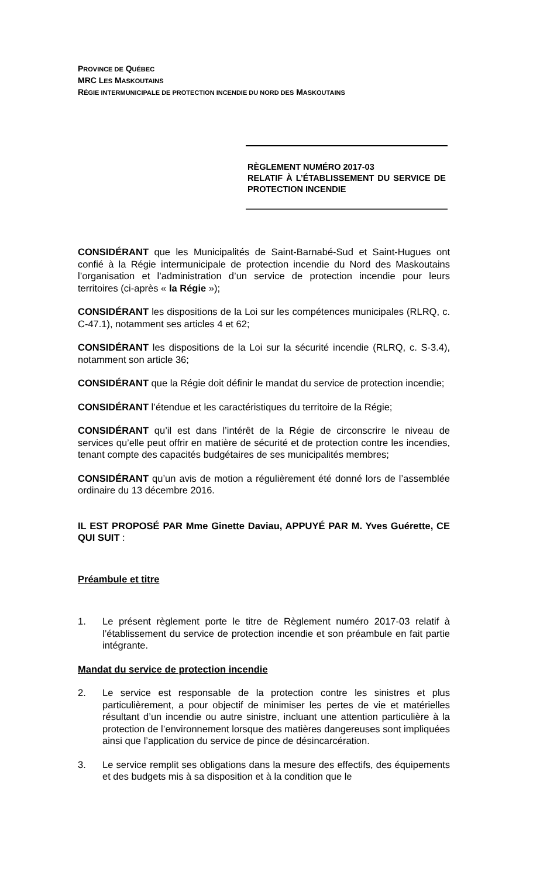PROVINCE DE QUÉBEC
MRC LES MASKOUTAINS
RÉGIE INTERMUNICIPALE DE PROTECTION INCENDIE DU NORD DES MASKOUTAINS
RÈGLEMENT NUMÉRO 2017-03
RELATIF À L’ÉTABLISSEMENT DU SERVICE DE PROTECTION INCENDIE
CONSIDÉRANT que les Municipalités de Saint-Barnabé-Sud et Saint-Hugues ont confié à la Régie intermunicipale de protection incendie du Nord des Maskoutains l’organisation et l’administration d’un service de protection incendie pour leurs territoires (ci-après « la Régie »);
CONSIDÉRANT les dispositions de la Loi sur les compétences municipales (RLRQ, c. C-47.1), notamment ses articles 4 et 62;
CONSIDÉRANT les dispositions de la Loi sur la sécurité incendie (RLRQ, c. S-3.4), notamment son article 36;
CONSIDÉRANT que la Régie doit définir le mandat du service de protection incendie;
CONSIDÉRANT l’étendue et les caractéristiques du territoire de la Régie;
CONSIDÉRANT qu’il est dans l’intérêt de la Régie de circonscrire le niveau de services qu’elle peut offrir en matière de sécurité et de protection contre les incendies, tenant compte des capacités budgétaires de ses municipalités membres;
CONSIDÉRANT qu’un avis de motion a régulièrement été donné lors de l’assemblée ordinaire du 13 décembre 2016.
IL EST PROPOSÉ PAR Mme Ginette Daviau, APPUYÉ PAR M. Yves Guérette, CE QUI SUIT :
Préambule et titre
1. Le présent règlement porte le titre de Règlement numéro 2017-03 relatif à l’établissement du service de protection incendie et son préambule en fait partie intégrante.
Mandat du service de protection incendie
2. Le service est responsable de la protection contre les sinistres et plus particulièrement, a pour objectif de minimiser les pertes de vie et matérielles résultant d’un incendie ou autre sinistre, incluant une attention particulière à la protection de l’environnement lorsque des matières dangereuses sont impliquées ainsi que l’application du service de pince de désincarcération.
3. Le service remplit ses obligations dans la mesure des effectifs, des équipements et des budgets mis à sa disposition et à la condition que le